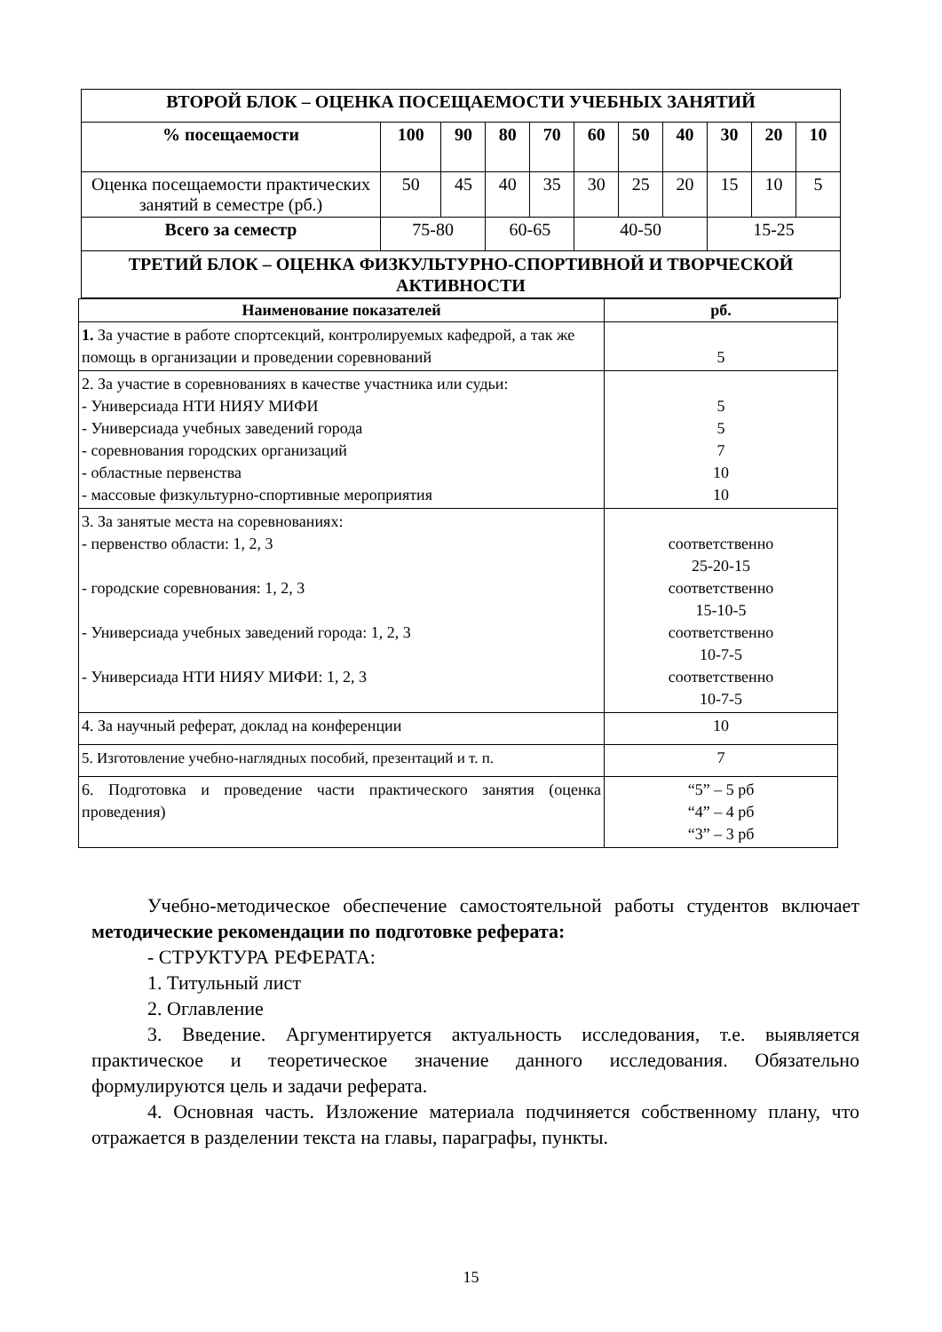| ВТОРОЙ БЛОК – ОЦЕНКА ПОСЕЩАЕМОСТИ УЧЕБНЫХ ЗАНЯТИЙ | | | | | | | | | | |
| % посещаемости | 100 | 90 | 80 | 70 | 60 | 50 | 40 | 30 | 20 | 10 |
| Оценка посещаемости практических занятий в семестре (рб.) | 50 | 45 | 40 | 35 | 30 | 25 | 20 | 15 | 10 | 5 |
| Всего за семестр | 75-80 | | 60-65 | | 40-50 | | | 15-25 | | |
| ТРЕТИЙ БЛОК – ОЦЕНКА ФИЗКУЛЬТУРНО-СПОРТИВНОЙ И ТВОРЧЕСКОЙ АКТИВНОСТИ | | | | | | | | | | |
| Наименование показателей | рб. |
| --- | --- |
| 1. За участие в работе спортсекций, контролируемых кафедрой, а так же помощь в организации и проведении соревнований | 5 |
| 2. За участие в соревнованиях в качестве участника или судьи: - Универсиада НТИ НИЯУ МИФИ - Универсиада учебных заведений города - соревнования городских организаций - областные первенства - массовые физкультурно-спортивные мероприятия | 5 5 7 10 10 |
| 3. За занятые места на соревнованиях: - первенство области: 1, 2, 3 - городские соревнования: 1, 2, 3 - Универсиада учебных заведений города: 1, 2, 3 - Универсиада НТИ НИЯУ МИФИ: 1, 2, 3 | соответственно 25-20-15 соответственно 15-10-5 соответственно 10-7-5 соответственно 10-7-5 |
| 4. За научный реферат, доклад на конференции | 10 |
| 5. Изготовление учебно-наглядных пособий, презентаций и т. п. | 7 |
| 6. Подготовка и проведение части практического занятия (оценка проведения) | “5” – 5 рб “4” – 4 рб “3” – 3 рб |
Учебно-методическое обеспечение самостоятельной работы студентов включает методические рекомендации по подготовке реферата:
- СТРУКТУРА РЕФЕРАТА:
1. Титульный лист
2. Оглавление
3. Введение. Аргументируется актуальность исследования, т.е. выявляется практическое и теоретическое значение данного исследования. Обязательно формулируются цель и задачи реферата.
4. Основная часть. Изложение материала подчиняется собственному плану, что отражается в разделении текста на главы, параграфы, пункты.
15